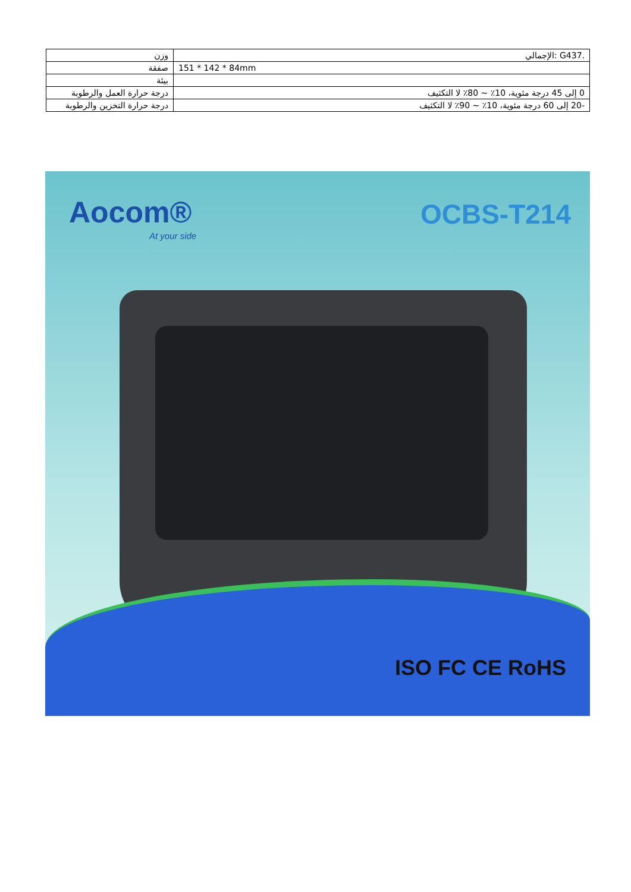| .G437 :الإجمالي | وزن |
| 151 * 142 * 84mm | صفقة |
| | بيئة |
| 0 إلى 45 درجة مئوية، 10٪ ~ 80٪ لا التكثيف | درجة حرارة العمل والرطوبة |
| -20 إلى 60 درجة مئوية، 10٪ ~ 90٪ لا التكثيف | درجة حرارة التخزين والرطوبة |
Aocom®
At your side
OCBS-T214
ISO FC CE RoHS